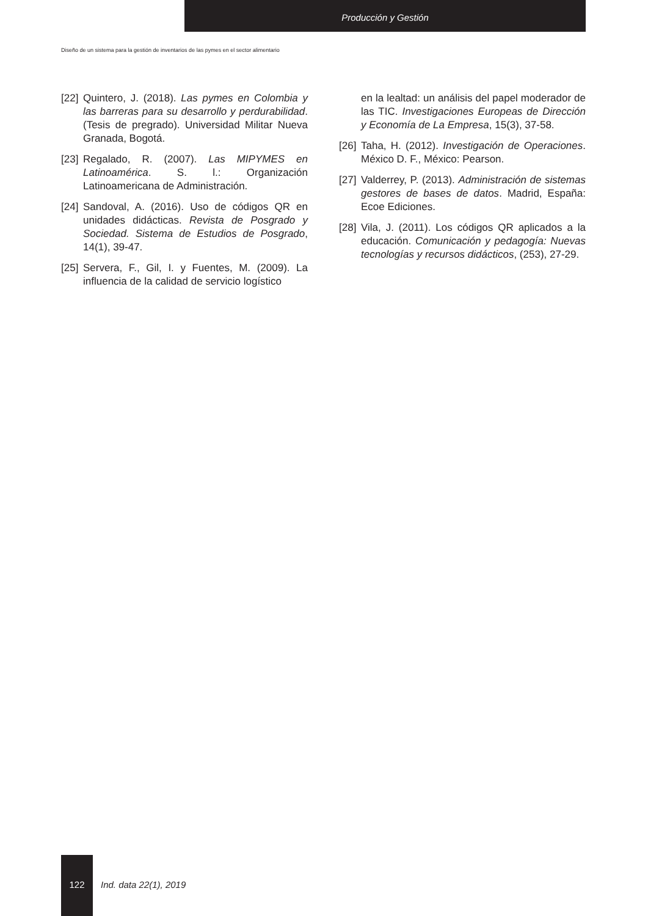Producción y Gestión
Diseño de un sistema para la gestión de inventarios de las pymes en el sector alimentario
[22] Quintero, J. (2018). Las pymes en Colombia y las barreras para su desarrollo y perdurabilidad. (Tesis de pregrado). Universidad Militar Nueva Granada, Bogotá.
[23] Regalado, R. (2007). Las MIPYMES en Latinoamérica. S. l.: Organización Latinoamericana de Administración.
[24] Sandoval, A. (2016). Uso de códigos QR en unidades didácticas. Revista de Posgrado y Sociedad. Sistema de Estudios de Posgrado, 14(1), 39-47.
[25] Servera, F., Gil, I. y Fuentes, M. (2009). La influencia de la calidad de servicio logístico
en la lealtad: un análisis del papel moderador de las TIC. Investigaciones Europeas de Dirección y Economía de La Empresa, 15(3), 37-58.
[26] Taha, H. (2012). Investigación de Operaciones. México D. F., México: Pearson.
[27] Valderrey, P. (2013). Administración de sistemas gestores de bases de datos. Madrid, España: Ecoe Ediciones.
[28] Vila, J. (2011). Los códigos QR aplicados a la educación. Comunicación y pedagogía: Nuevas tecnologías y recursos didácticos, (253), 27-29.
122 Ind. data 22(1), 2019